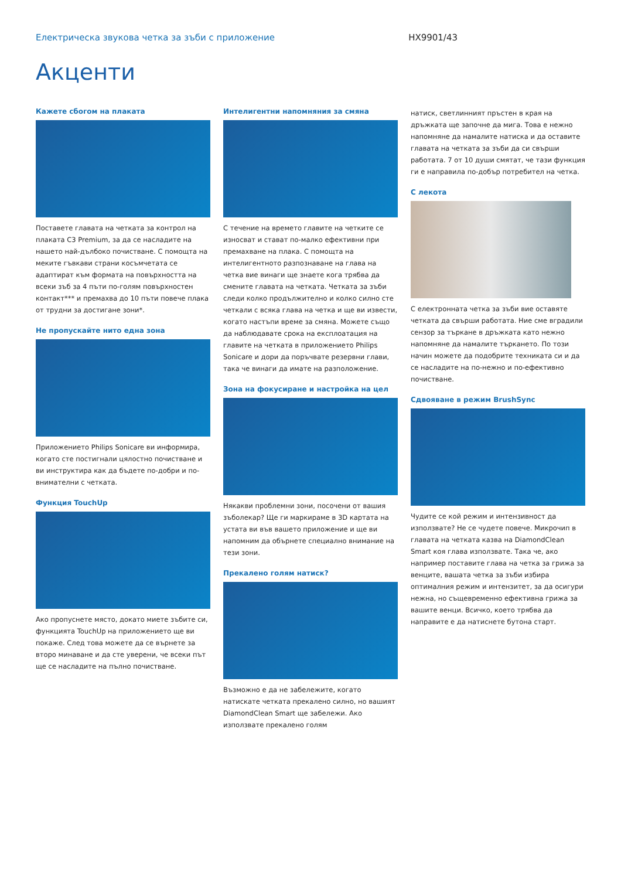Електрическа звукова четка за зъби с приложение HX9901/43
Акценти
Кажете сбогом на плаката
Поставете главата на четката за контрол на плаката C3 Premium, за да се насладите на нашето най-дълбоко почистване. С помощта на меките гъвкави страни косъмчетата се адаптират към формата на повърхността на всеки зъб за 4 пъти по-голям повърхностен контакт*** и премахва до 10 пъти повече плака от трудни за достигане зони*.
Не пропускайте нито една зона
Приложението Philips Sonicare ви информира, когато сте постигнали цялостно почистване и ви инструктира как да бъдете по-добри и по-внимателни с четката.
Функция TouchUp
Ако пропуснете място, докато миете зъбите си, функцията TouchUp на приложението ще ви покаже. След това можете да се върнете за второ минаване и да сте уверени, че всеки път ще се насладите на пълно почистване.
Интелигентни напомняния за смяна
С течение на времето главите на четките се износват и стават по-малко ефективни при премахване на плака. С помощта на интелигентното разпознаване на глава на четка вие винаги ще знаете кога трябва да смените главата на четката. Четката за зъби следи колко продължително и колко силно сте четкали с всяка глава на четка и ще ви извести, когато настъпи време за смяна. Можете също да наблюдавате срока на експлоатация на главите на четката в приложението Philips Sonicare и дори да поръчвате резервни глави, така че винаги да имате на разположение.
Зона на фокусиране и настройка на цел
Някакви проблемни зони, посочени от вашия зъболекар? Ще ги маркираме в 3D картата на устата ви във вашето приложение и ще ви напомним да обърнете специално внимание на тези зони.
Прекалено голям натиск?
Възможно е да не забележите, когато натискате четката прекалено силно, но вашият DiamondClean Smart ще забележи. Ако използвате прекалено голям
натиск, светлинният пръстен в края на дръжката ще започне да мига. Това е нежно напомняне да намалите натиска и да оставите главата на четката за зъби да си свърши работата. 7 от 10 души смятат, че тази функция ги е направила по-добър потребител на четка.
С лекота
С електронната четка за зъби вие оставяте четката да свърши работата. Ние сме вградили сензор за търкане в дръжката като нежно напомняне да намалите търкането. По този начин можете да подобрите техниката си и да се насладите на по-нежно и по-ефективно почистване.
Сдвояване в режим BrushSync
Чудите се кой режим и интензивност да използвате? Не се чудете повече. Микрочип в главата на четката казва на DiamondClean Smart коя глава използвате. Така че, ако например поставите глава на четка за грижа за венците, вашата четка за зъби избира оптималния режим и интензитет, за да осигури нежна, но същевременно ефективна грижа за вашите венци. Всичко, което трябва да направите е да натиснете бутона старт.